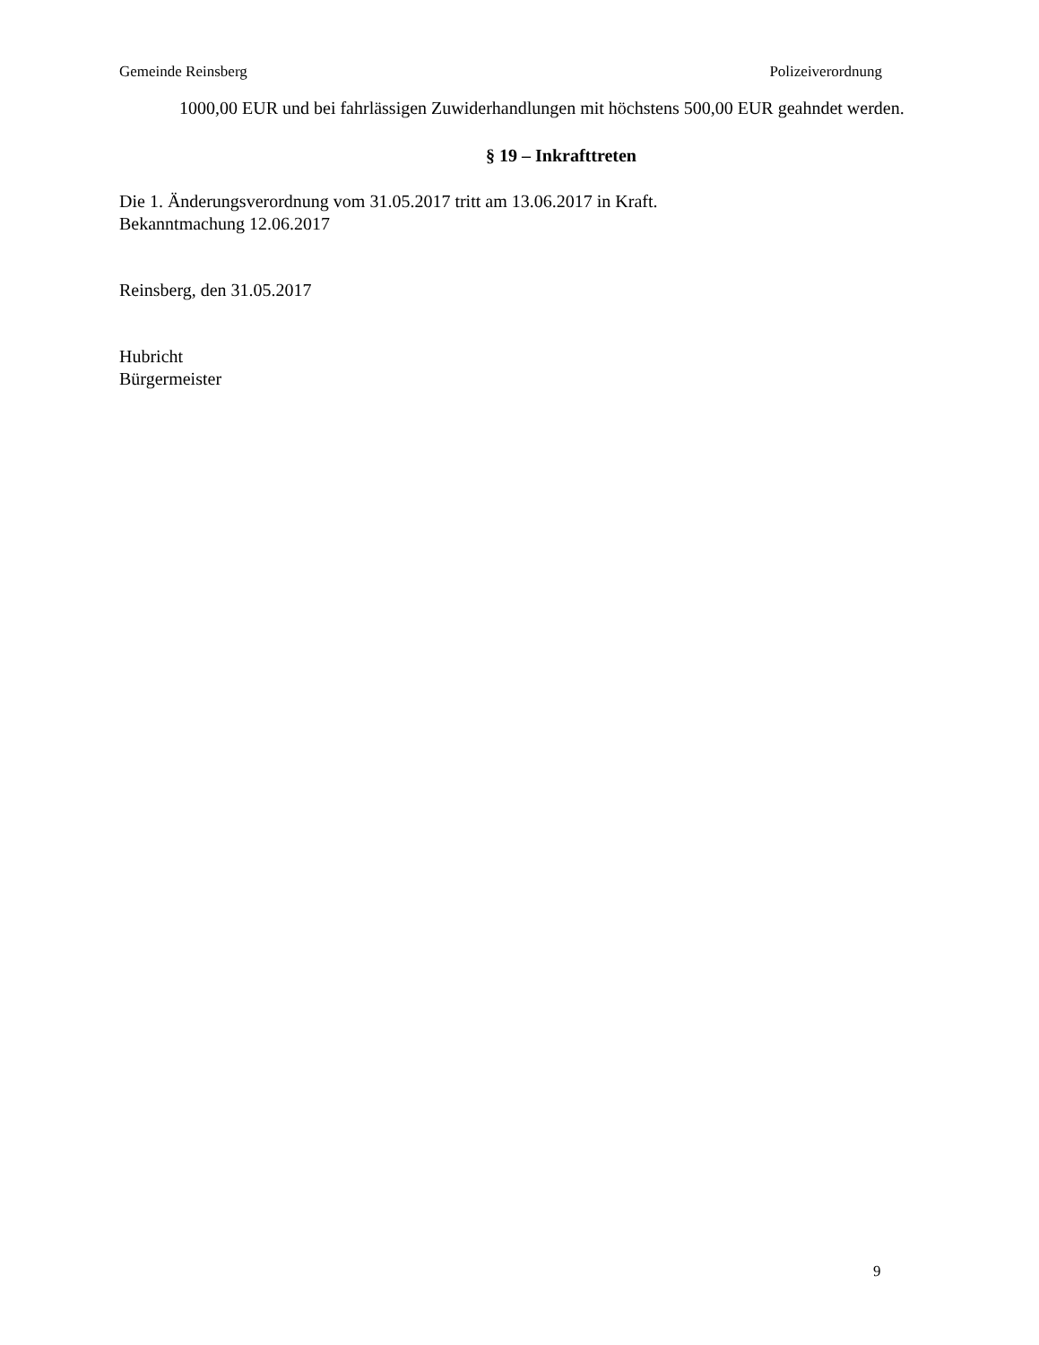Gemeinde Reinsberg Polizeiverordnung
1000,00 EUR und bei fahrlässigen Zuwiderhandlungen mit höchstens 500,00 EUR geahndet werden.
§ 19 – Inkrafttreten
Die 1. Änderungsverordnung vom 31.05.2017 tritt am 13.06.2017 in Kraft.
Bekanntmachung 12.06.2017
Reinsberg, den 31.05.2017
Hubricht
Bürgermeister
9